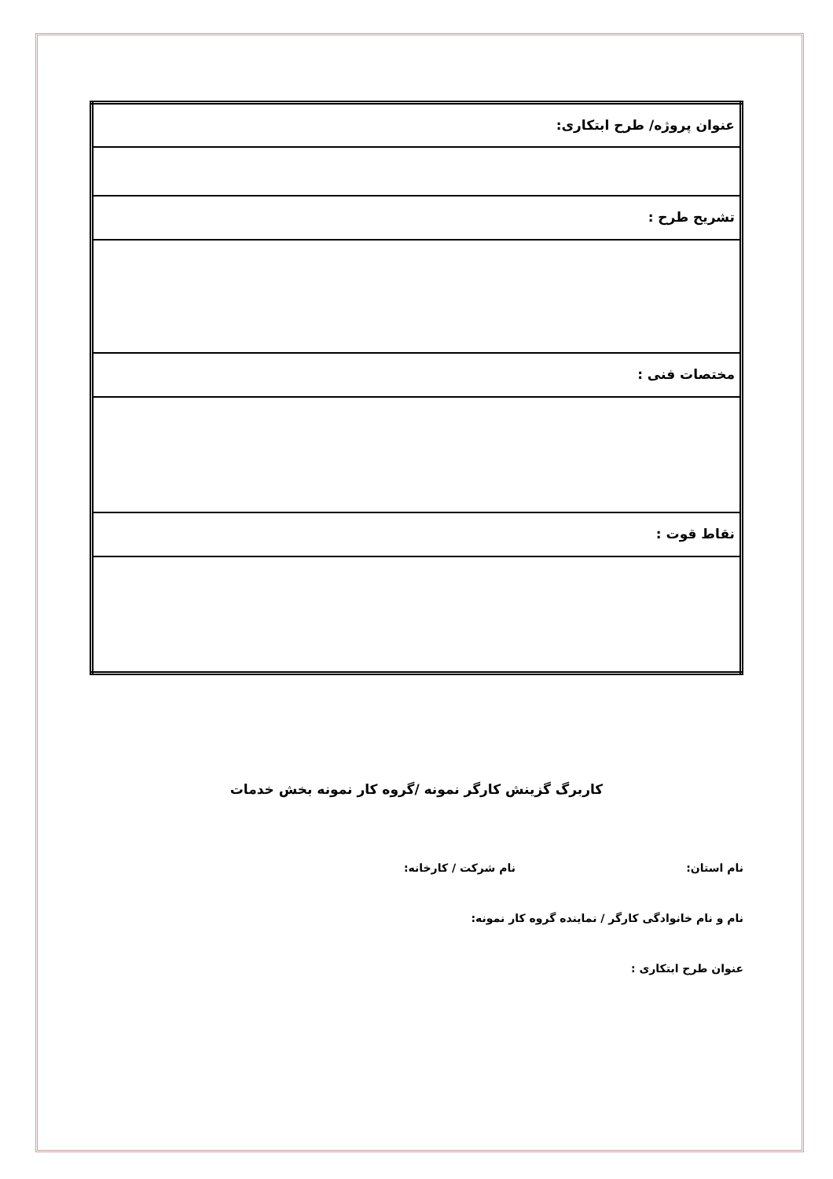| عنوان پروژه/ طرح ابتکاری: |
| تشریح طرح : |
| مختصات فنی : |
| نقاط قوت : |
کاربرگ گزینش کارگر نمونه /گروه کار نمونه بخش خدمات
نام استان: نام شرکت / کارخانه:
نام و نام خانوادگی کارگر / نماینده گروه کار نمونه:
عنوان طرح ابتکاری :